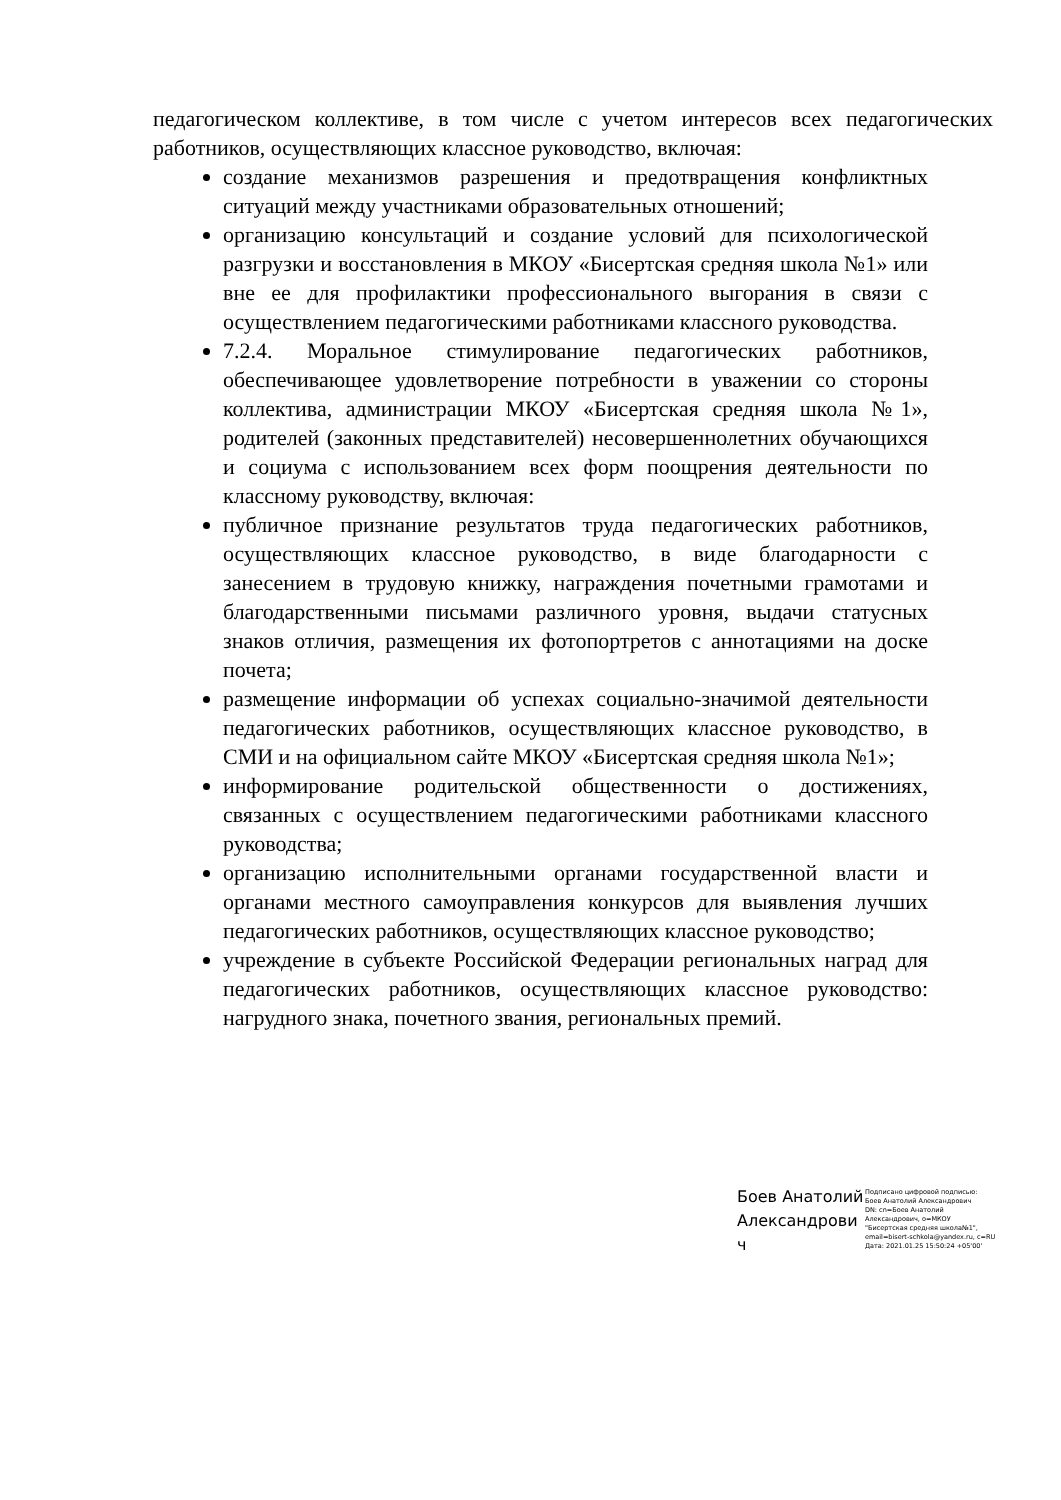педагогическом коллективе, в том числе с учетом интересов всех педагогических работников, осуществляющих классное руководство, включая:
создание механизмов разрешения и предотвращения конфликтных ситуаций между участниками образовательных отношений;
организацию консультаций и создание условий для психологической разгрузки и восстановления в МКОУ «Бисертская средняя школа №1» или вне ее для профилактики профессионального выгорания в связи с осуществлением педагогическими работниками классного руководства.
7.2.4. Моральное стимулирование педагогических работников, обеспечивающее удовлетворение потребности в уважении со стороны коллектива, администрации МКОУ «Бисертская средняя школа №1», родителей (законных представителей) несовершеннолетних обучающихся и социума с использованием всех форм поощрения деятельности по классному руководству, включая:
публичное признание результатов труда педагогических работников, осуществляющих классное руководство, в виде благодарности с занесением в трудовую книжку, награждения почетными грамотами и благодарственными письмами различного уровня, выдачи статусных знаков отличия, размещения их фотопортретов с аннотациями на доске почета;
размещение информации об успехах социально-значимой деятельности педагогических работников, осуществляющих классное руководство, в СМИ и на официальном сайте МКОУ «Бисертская средняя школа №1»;
информирование родительской общественности о достижениях, связанных с осуществлением педагогическими работниками классного руководства;
организацию исполнительными органами государственной власти и органами местного самоуправления конкурсов для выявления лучших педагогических работников, осуществляющих классное руководство;
учреждение в субъекте Российской Федерации региональных наград для педагогических работников, осуществляющих классное руководство: нагрудного знака, почетного звания, региональных премий.
Боев Анатолий Александрови ч
Подписано цифровой подписью:
Боев Анатолий Александрович
DN: cn=Боев Анатолий
Александрович, o=МКОУ
"Бисертская средняя школа№1",
email=bisert-schkola@yandex.ru, c=RU
Дата: 2021.01.25 15:50:24 +05'00'